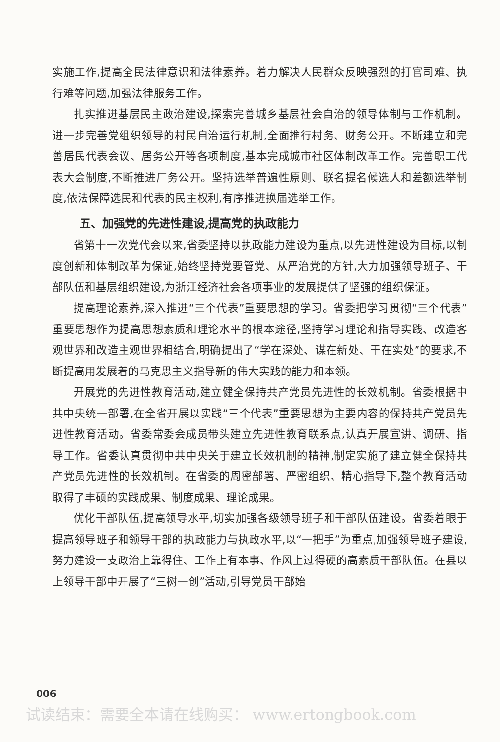实施工作,提高全民法律意识和法律素养。着力解决人民群众反映强烈的打官司难、执行难等问题,加强法律服务工作。
扎实推进基层民主政治建设,探索完善城乡基层社会自治的领导体制与工作机制。进一步完善党组织领导的村民自治运行机制,全面推行村务、财务公开。不断建立和完善居民代表会议、居务公开等各项制度,基本完成城市社区体制改革工作。完善职工代表大会制度,不断推进厂务公开。坚持选举普遍性原则、联名提名候选人和差额选举制度,依法保障选民和代表的民主权利,有序推进换届选举工作。
五、加强党的先进性建设,提高党的执政能力
省第十一次党代会以来,省委坚持以执政能力建设为重点,以先进性建设为目标,以制度创新和体制改革为保证,始终坚持党要管党、从严治党的方针,大力加强领导班子、干部队伍和基层组织建设,为浙江经济社会各项事业的发展提供了坚强的组织保证。
提高理论素养,深入推进“三个代表”重要思想的学习。省委把学习贯彻“三个代表”重要思想作为提高思想素质和理论水平的根本途径,坚持学习理论和指导实践、改造客观世界和改造主观世界相结合,明确提出了“学在深处、谋在新处、干在实处”的要求,不断提高用发展着的马克思主义指导新的伟大实践的能力和本领。
开展党的先进性教育活动,建立健全保持共产党员先进性的长效机制。省委根据中共中央统一部署,在全省开展以实践“三个代表”重要思想为主要内容的保持共产党员先进性教育活动。省委常委会成员带头建立先进性教育联系点,认真开展宣讲、调研、指导工作。省委认真贯彻中共中央关于建立长效机制的精神,制定实施了建立健全保持共产党员先进性的长效机制。在省委的周密部署、严密组织、精心指导下,整个教育活动取得了丰硕的实践成果、制度成果、理论成果。
优化干部队伍,提高领导水平,切实加强各级领导班子和干部队伍建设。省委着眼于提高领导班子和领导干部的执政能力与执政水平,以“一把手”为重点,加强领导班子建设,努力建设一支政治上靠得住、工作上有本事、作风上过得硬的高素质干部队伍。在县以上领导干部中开展了“三树一创”活动,引导党员干部始
006
试读结束：需要全本请在线购买： www.ertongbook.com